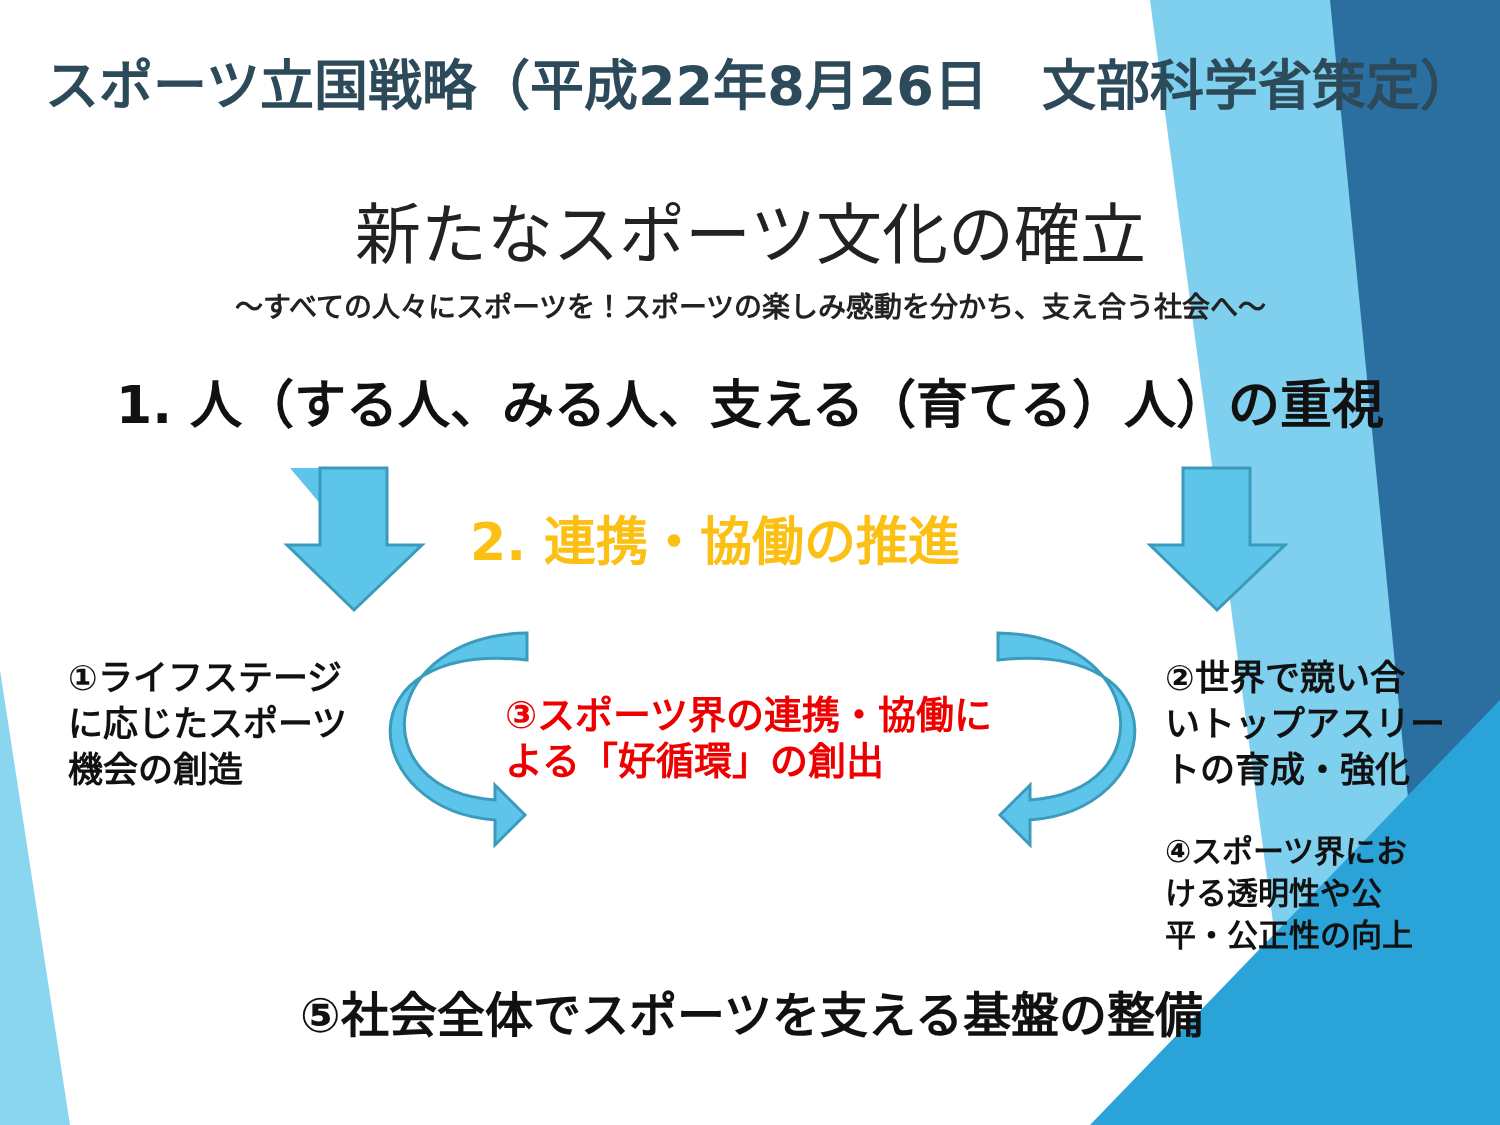スポーツ立国戦略（平成22年8月26日　文部科学省策定）
新たなスポーツ文化の確立
～すべての人々にスポーツを！スポーツの楽しみ感動を分かち、支え合う社会へ～
1. 人（する人、みる人、支える（育てる）人）の重視
2. 連携・協働の推進
①ライフステージ
に応じたスポーツ
機会の創造
③スポーツ界の連携・協働に
よる「好循環」の創出
②世界で競い合
いトップアスリー
トの育成・強化
④スポーツ界にお
ける透明性や公
平・公正性の向上
⑤社会全体でスポーツを支える基盤の整備